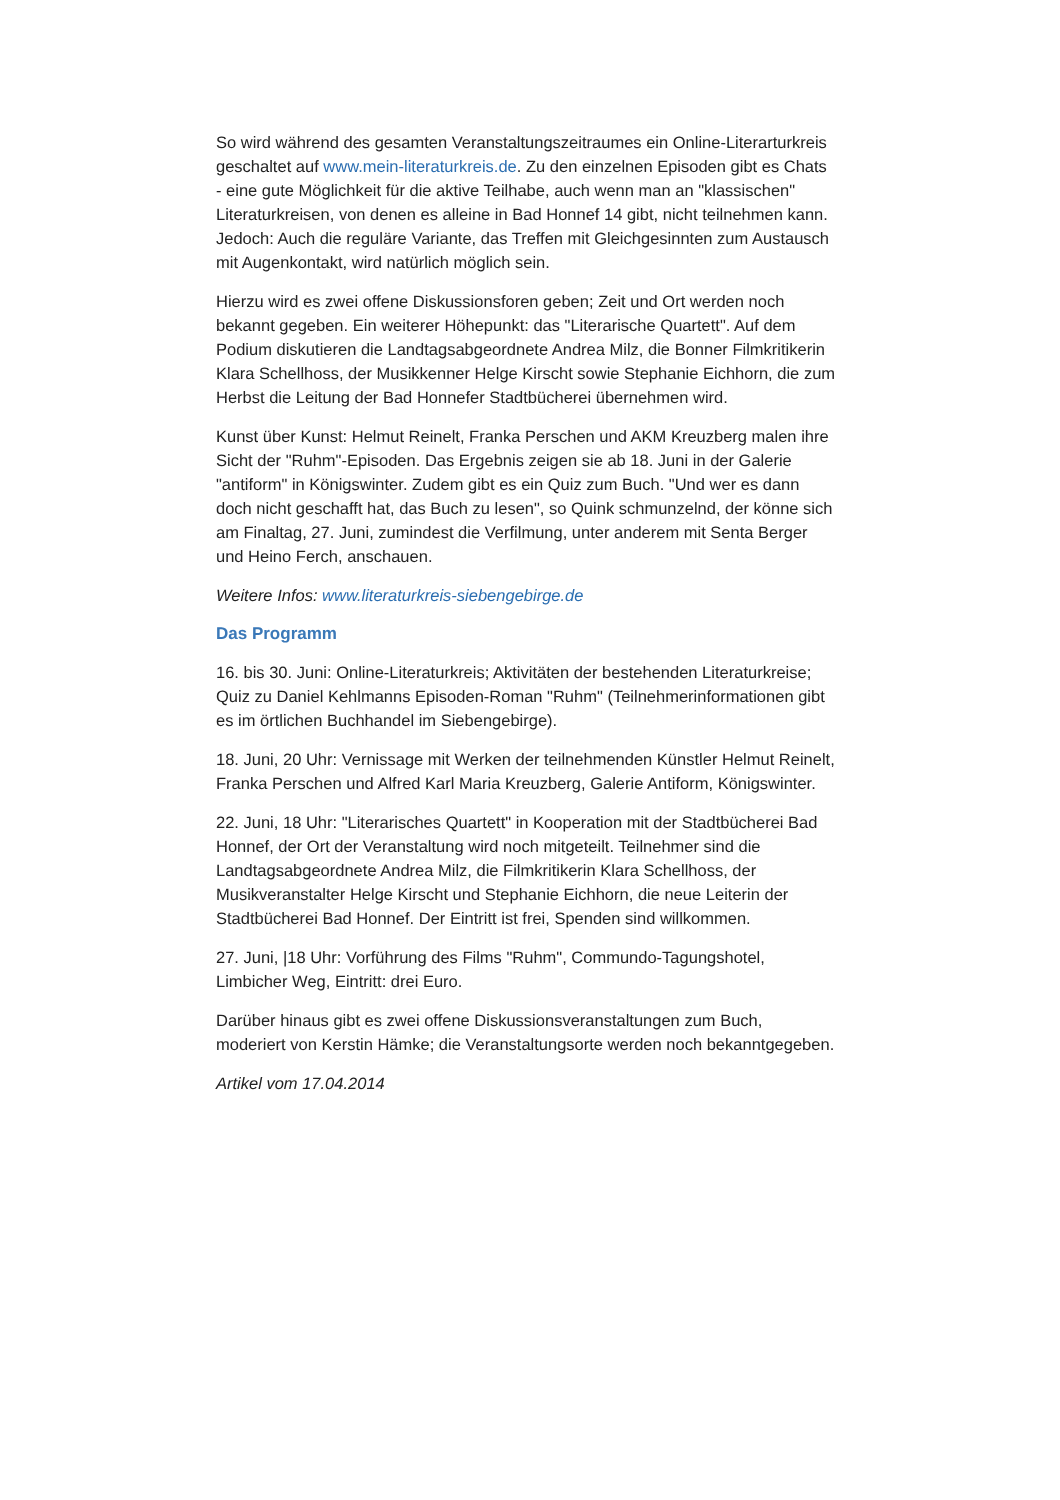So wird während des gesamten Veranstaltungszeitraumes ein Online-Literarturkreis geschaltet auf www.mein-literaturkreis.de. Zu den einzelnen Episoden gibt es Chats - eine gute Möglichkeit für die aktive Teilhabe, auch wenn man an "klassischen" Literaturkreisen, von denen es alleine in Bad Honnef 14 gibt, nicht teilnehmen kann. Jedoch: Auch die reguläre Variante, das Treffen mit Gleichgesinnten zum Austausch mit Augenkontakt, wird natürlich möglich sein.
Hierzu wird es zwei offene Diskussionsforen geben; Zeit und Ort werden noch bekannt gegeben. Ein weiterer Höhepunkt: das "Literarische Quartett". Auf dem Podium diskutieren die Landtagsabgeordnete Andrea Milz, die Bonner Filmkritikerin Klara Schellhoss, der Musikkenner Helge Kirscht sowie Stephanie Eichhorn, die zum Herbst die Leitung der Bad Honnefer Stadtbücherei übernehmen wird.
Kunst über Kunst: Helmut Reinelt, Franka Perschen und AKM Kreuzberg malen ihre Sicht der "Ruhm"-Episoden. Das Ergebnis zeigen sie ab 18. Juni in der Galerie "antiform" in Königswinter. Zudem gibt es ein Quiz zum Buch. "Und wer es dann doch nicht geschafft hat, das Buch zu lesen", so Quink schmunzelnd, der könne sich am Finaltag, 27. Juni, zumindest die Verfilmung, unter anderem mit Senta Berger und Heino Ferch, anschauen.
Weitere Infos: www.literaturkreis-siebengebirge.de
Das Programm
16. bis 30. Juni: Online-Literaturkreis; Aktivitäten der bestehenden Literaturkreise; Quiz zu Daniel Kehlmanns Episoden-Roman "Ruhm" (Teilnehmerinformationen gibt es im örtlichen Buchhandel im Siebengebirge).
18. Juni, 20 Uhr: Vernissage mit Werken der teilnehmenden Künstler Helmut Reinelt, Franka Perschen und Alfred Karl Maria Kreuzberg, Galerie Antiform, Königswinter.
22. Juni, 18 Uhr: "Literarisches Quartett" in Kooperation mit der Stadtbücherei Bad Honnef, der Ort der Veranstaltung wird noch mitgeteilt. Teilnehmer sind die Landtagsabgeordnete Andrea Milz, die Filmkritikerin Klara Schellhoss, der Musikveranstalter Helge Kirscht und Stephanie Eichhorn, die neue Leiterin der Stadtbücherei Bad Honnef. Der Eintritt ist frei, Spenden sind willkommen.
27. Juni, |18 Uhr: Vorführung des Films "Ruhm", Commundo-Tagungshotel, Limbicher Weg, Eintritt: drei Euro.
Darüber hinaus gibt es zwei offene Diskussionsveranstaltungen zum Buch, moderiert von Kerstin Hämke; die Veranstaltungsorte werden noch bekanntgegeben.
Artikel vom 17.04.2014